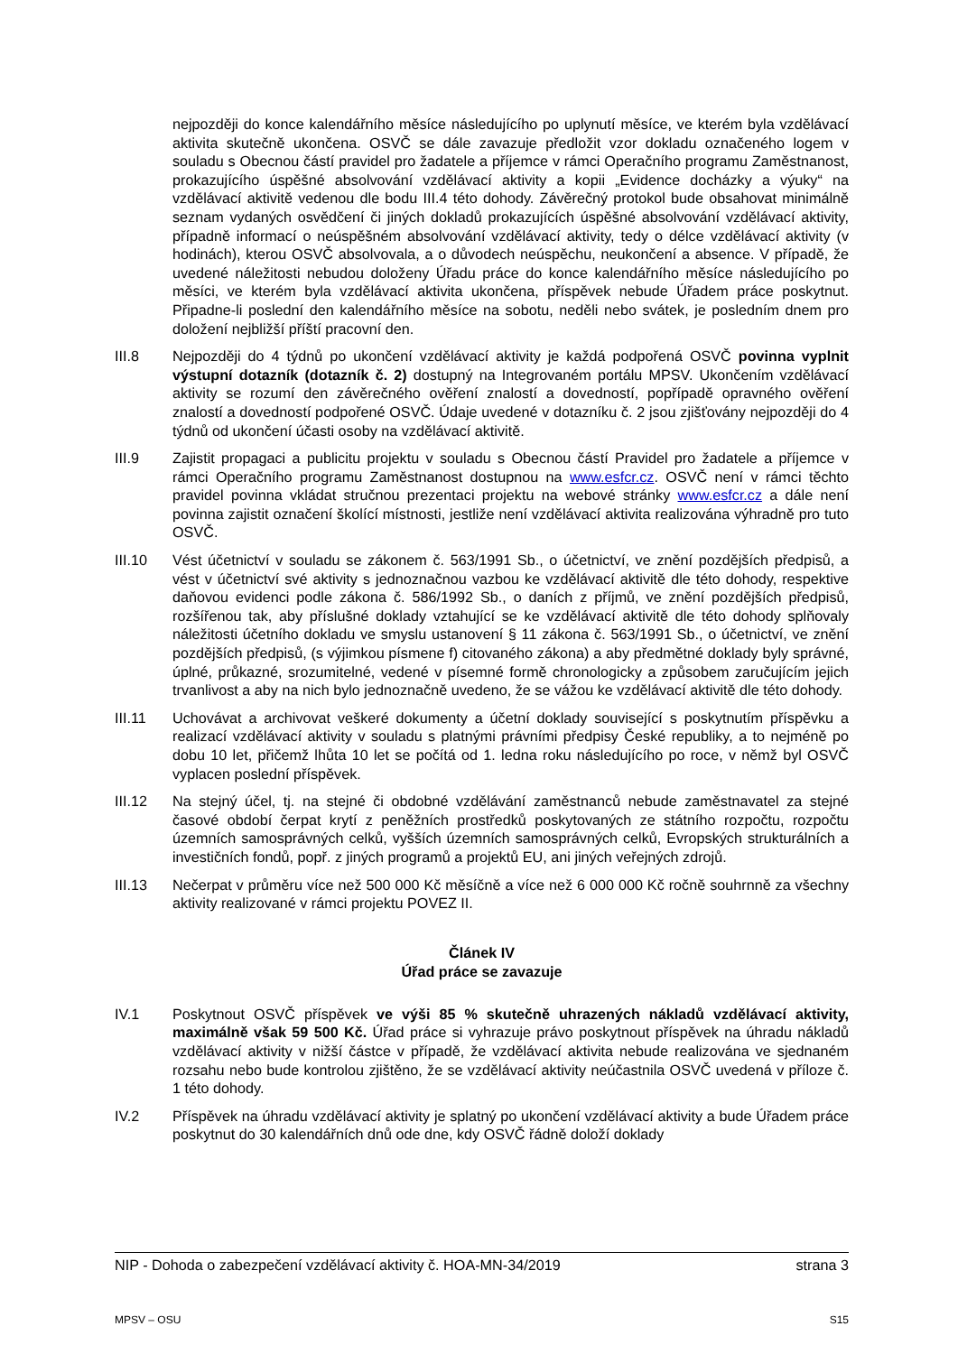nejpozději do konce kalendářního měsíce následujícího po uplynutí měsíce, ve kterém byla vzdělávací aktivita skutečně ukončena. OSVČ se dále zavazuje předložit vzor dokladu označeného logem v souladu s Obecnou částí pravidel pro žadatele a příjemce v rámci Operačního programu Zaměstnanost, prokazujícího úspěšné absolvování vzdělávací aktivity a kopii „Evidence docházky a výuky“ na vzdělávací aktivitě vedenou dle bodu III.4 této dohody. Závěrečný protokol bude obsahovat minimálně seznam vydaných osvědčení či jiných dokladů prokazujících úspěšné absolvování vzdělávací aktivity, případně informací o neúspěšném absolvování vzdělávací aktivity, tedy o délce vzdělávací aktivity (v hodinách), kterou OSVČ absolvovala, a o důvodech neúspěchu, neukončení a absence. V případě, že uvedené náležitosti nebudou doloženy Úřadu práce do konce kalendářního měsíce následujícího po měsíci, ve kterém byla vzdělávací aktivita ukončena, příspěvek nebude Úřadem práce poskytnut. Připadne-li poslední den kalendářního měsíce na sobotu, neděli nebo svátek, je posledním dnem pro doložení nejbližší příští pracovní den.
III.8 Nejpozději do 4 týdnů po ukončení vzdělávací aktivity je každá podpořená OSVČ povinna vyplnit výstupní dotazník (dotazník č. 2) dostupný na Integrovaném portálu MPSV. Ukončením vzdělávací aktivity se rozumí den závěrečného ověření znalostí a dovedností, popřípadě opravného ověření znalostí a dovedností podpořené OSVČ. Údaje uvedené v dotazníku č. 2 jsou zjišťovány nejpozději do 4 týdnů od ukončení účasti osoby na vzdělávací aktivitě.
III.9 Zajistit propagaci a publicitu projektu v souladu s Obecnou částí Pravidel pro žadatele a příjemce v rámci Operačního programu Zaměstnanost dostupnou na www.esfcr.cz. OSVČ není v rámci těchto pravidel povinna vkládat stručnou prezentaci projektu na webové stránky www.esfcr.cz a dále není povinna zajistit označení školící místnosti, jestliže není vzdělávací aktivita realizována výhradně pro tuto OSVČ.
III.10 Vést účetnictví v souladu se zákonem č. 563/1991 Sb., o účetnictví, ve znění pozdějších předpisů, a vést v účetnictví své aktivity s jednoznačnou vazbou ke vzdělávací aktivitě dle této dohody, respektive daňovou evidenci podle zákona č. 586/1992 Sb., o daních z příjmů, ve znění pozdějších předpisů, rozšířenou tak, aby příslušné doklady vztahující se ke vzdělávací aktivitě dle této dohody splňovaly náležitosti účetního dokladu ve smyslu ustanovení § 11 zákona č. 563/1991 Sb., o účetnictví, ve znění pozdějších předpisů, (s výjimkou písmene f) citovaného zákona) a aby předmětné doklady byly správné, úplné, průkazné, srozumitelné, vedené v písemné formě chronologicky a způsobem zaručujícím jejich trvanlivost a aby na nich bylo jednoznačně uvedeno, že se vážou ke vzdělávací aktivitě dle této dohody.
III.11 Uchovávat a archivovat veškeré dokumenty a účetní doklady související s poskytnutím příspěvku a realizací vzdělávací aktivity v souladu s platnými právními předpisy České republiky, a to nejméně po dobu 10 let, přičemž lhůta 10 let se počítá od 1. ledna roku následujícího po roce, v němž byl OSVČ vyplacen poslední příspěvek.
III.12 Na stejný účel, tj. na stejné či obdobné vzdělávání zaměstnanců nebude zaměstnavatel za stejné časové období čerpat krytí z peněžních prostředků poskytovaných ze státního rozpočtu, rozpočtu územních samosprávných celků, vyšších územních samosprávných celků, Evropských strukturálních a investičních fondů, popř. z jiných programů a projektů EU, ani jiných veřejných zdrojů.
III.13 Nečerpat v průměru více než 500 000 Kč měsíčně a více než 6 000 000 Kč ročně souhrnně za všechny aktivity realizované v rámci projektu POVEZ II.
Článek IV
Úřad práce se zavazuje
IV.1 Poskytnout OSVČ příspěvek ve výši 85 % skutečně uhrazených nákladů vzdělávací aktivity, maximálně však 59 500 Kč. Úřad práce si vyhrazuje právo poskytnout příspěvek na úhradu nákladů vzdělávací aktivity v nižší částce v případě, že vzdělávací aktivita nebude realizována ve sjednaném rozsahu nebo bude kontrolou zjištěno, že se vzdělávací aktivity neúčastnila OSVČ uvedená v příloze č. 1 této dohody.
IV.2 Příspěvek na úhradu vzdělávací aktivity je splatný po ukončení vzdělávací aktivity a bude Úřadem práce poskytnut do 30 kalendářních dnů ode dne, kdy OSVČ řádně doloží doklady
NIP - Dohoda o zabezpečení vzdělávací aktivity č. HOA-MN-34/2019 strana 3
MPSV – OSU S15